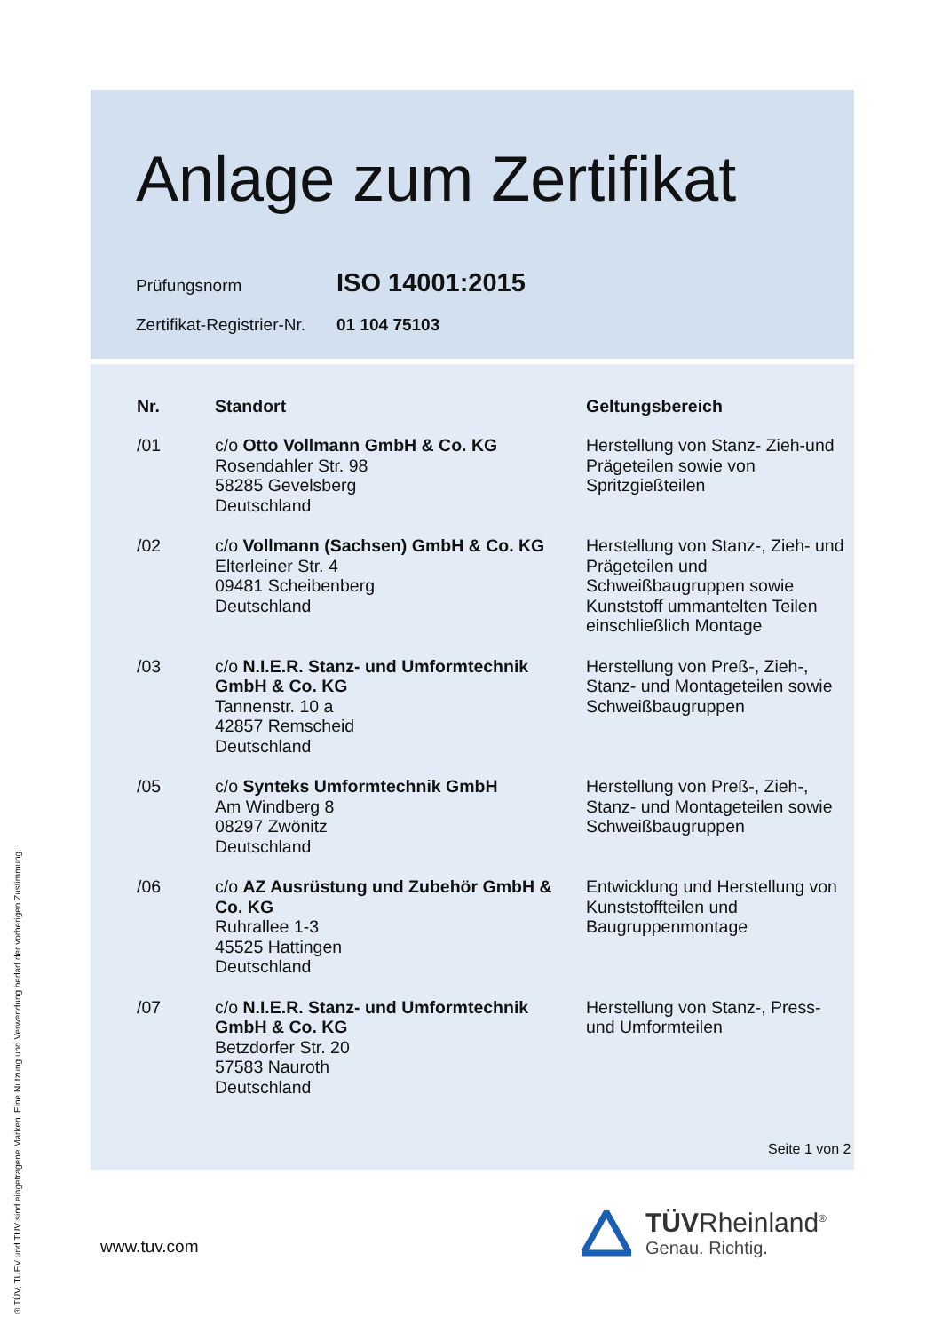Anlage zum Zertifikat
Prüfungsnorm ISO 14001:2015
Zertifikat-Registrier-Nr. 01 104 75103
| Nr. | Standort | Geltungsbereich |
| --- | --- | --- |
| /01 | c/o Otto Vollmann GmbH & Co. KG Rosendahler Str. 98 58285 Gevelsberg Deutschland | Herstellung von Stanz- Zieh-und Prägeteilen sowie von Spritzgießteilen |
| /02 | c/o Vollmann (Sachsen) GmbH & Co. KG Elterleiner Str. 4 09481 Scheibenberg Deutschland | Herstellung von Stanz-, Zieh- und Prägeteilen und Schweißbaugruppen sowie Kunststoff ummantelten Teilen einschließlich Montage |
| /03 | c/o N.I.E.R. Stanz- und Umformtechnik GmbH & Co. KG Tannenstr. 10 a 42857 Remscheid Deutschland | Herstellung von Preß-, Zieh-, Stanz- und Montageteilen sowie Schweißbaugruppen |
| /05 | c/o Synteks Umformtechnik GmbH Am Windberg 8 08297 Zwönitz Deutschland | Herstellung von Preß-, Zieh-, Stanz- und Montageteilen sowie Schweißbaugruppen |
| /06 | c/o AZ Ausrüstung und Zubehör GmbH & Co. KG Ruhrallee 1-3 45525 Hattingen Deutschland | Entwicklung und Herstellung von Kunststoffteilen und Baugruppenmontage |
| /07 | c/o N.I.E.R. Stanz- und Umformtechnik GmbH & Co. KG Betzdorfer Str. 20 57583 Nauroth Deutschland | Herstellung von Stanz-, Press- und Umformteilen |
Seite 1 von 2
www.tuv.com
TÜVRheinland<sup>®</sup>
Genau. Richtig.
® TÜV, TUEV und TUV sind eingetragene Marken. Eine Nutzung und Verwendung bedarf der vorherigen Zustimmung.